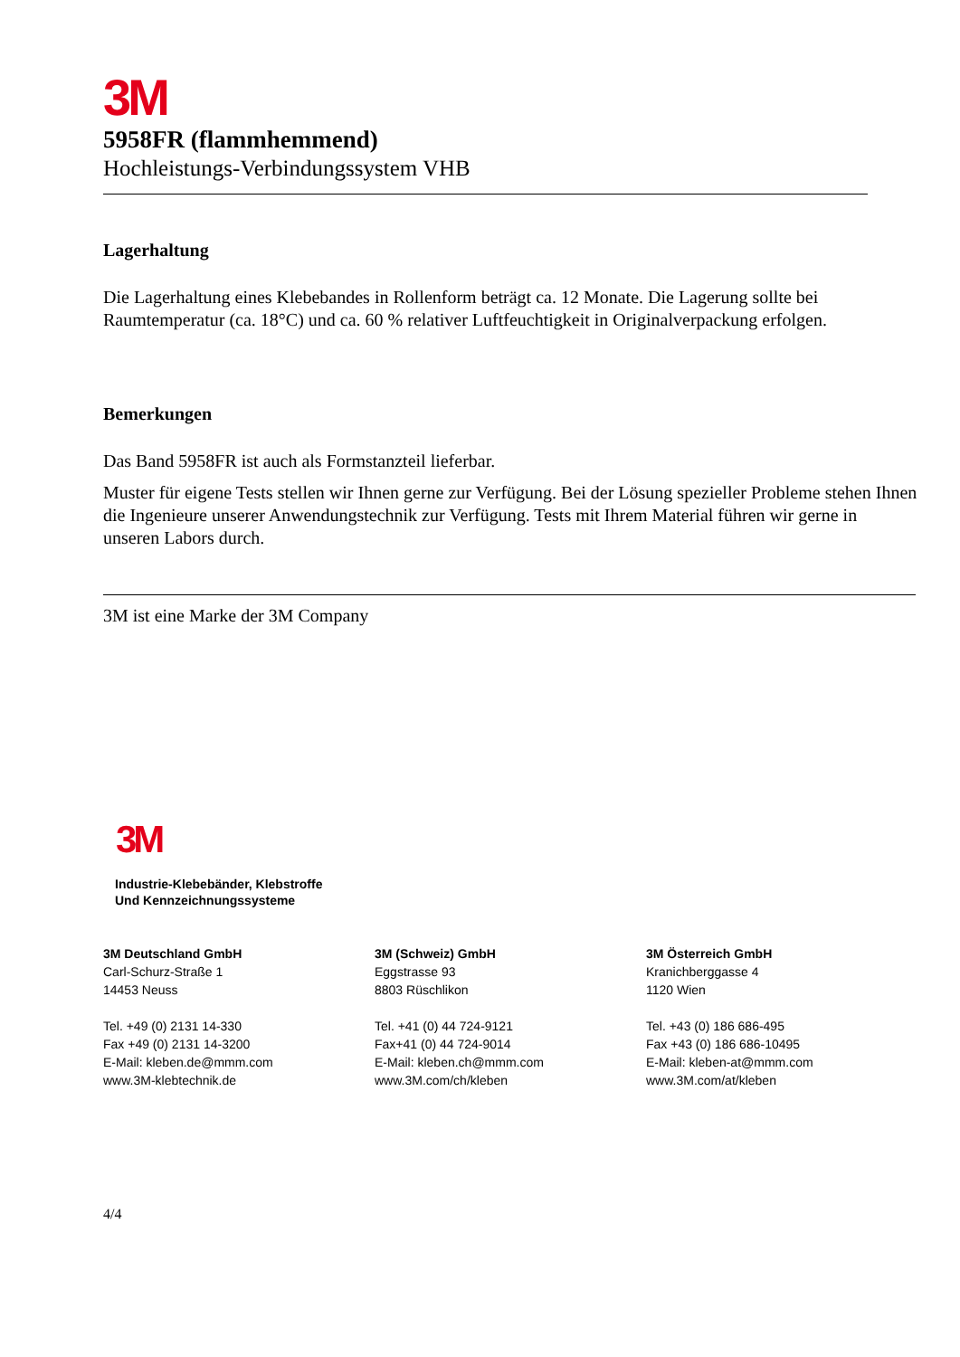3M
5958FR (flammhemmend)
Hochleistungs-Verbindungssystem VHB
Lagerhaltung
Die Lagerhaltung eines Klebebandes in Rollenform beträgt ca. 12 Monate. Die Lagerung sollte bei Raumtemperatur (ca. 18°C) und ca. 60 % relativer Luftfeuchtigkeit in Originalverpackung erfolgen.
Bemerkungen
Das Band 5958FR ist auch als Formstanzteil lieferbar.
Muster für eigene Tests stellen wir Ihnen gerne zur Verfügung. Bei der Lösung spezieller Probleme stehen Ihnen die Ingenieure unserer Anwendungstechnik zur Verfügung. Tests mit Ihrem Material führen wir gerne in unseren Labors durch.
3M ist eine Marke der 3M Company
3M
Industrie-Klebebänder, Klebstroffe
Und Kennzeichnungssysteme
3M Deutschland GmbH
Carl-Schurz-Straße 1
14453 Neuss
Tel. +49 (0) 2131 14-330
Fax +49 (0) 2131 14-3200
E-Mail: kleben.de@mmm.com
www.3M-klebtechnik.de
3M (Schweiz) GmbH
Eggstrasse 93
8803 Rüschlikon
Tel. +41 (0) 44 724-9121
Fax+41 (0) 44 724-9014
E-Mail: kleben.ch@mmm.com
www.3M.com/ch/kleben
3M Österreich GmbH
Kranichberggasse 4
1120 Wien
Tel. +43 (0) 186 686-495
Fax +43 (0) 186 686-10495
E-Mail: kleben-at@mmm.com
www.3M.com/at/kleben
4/4